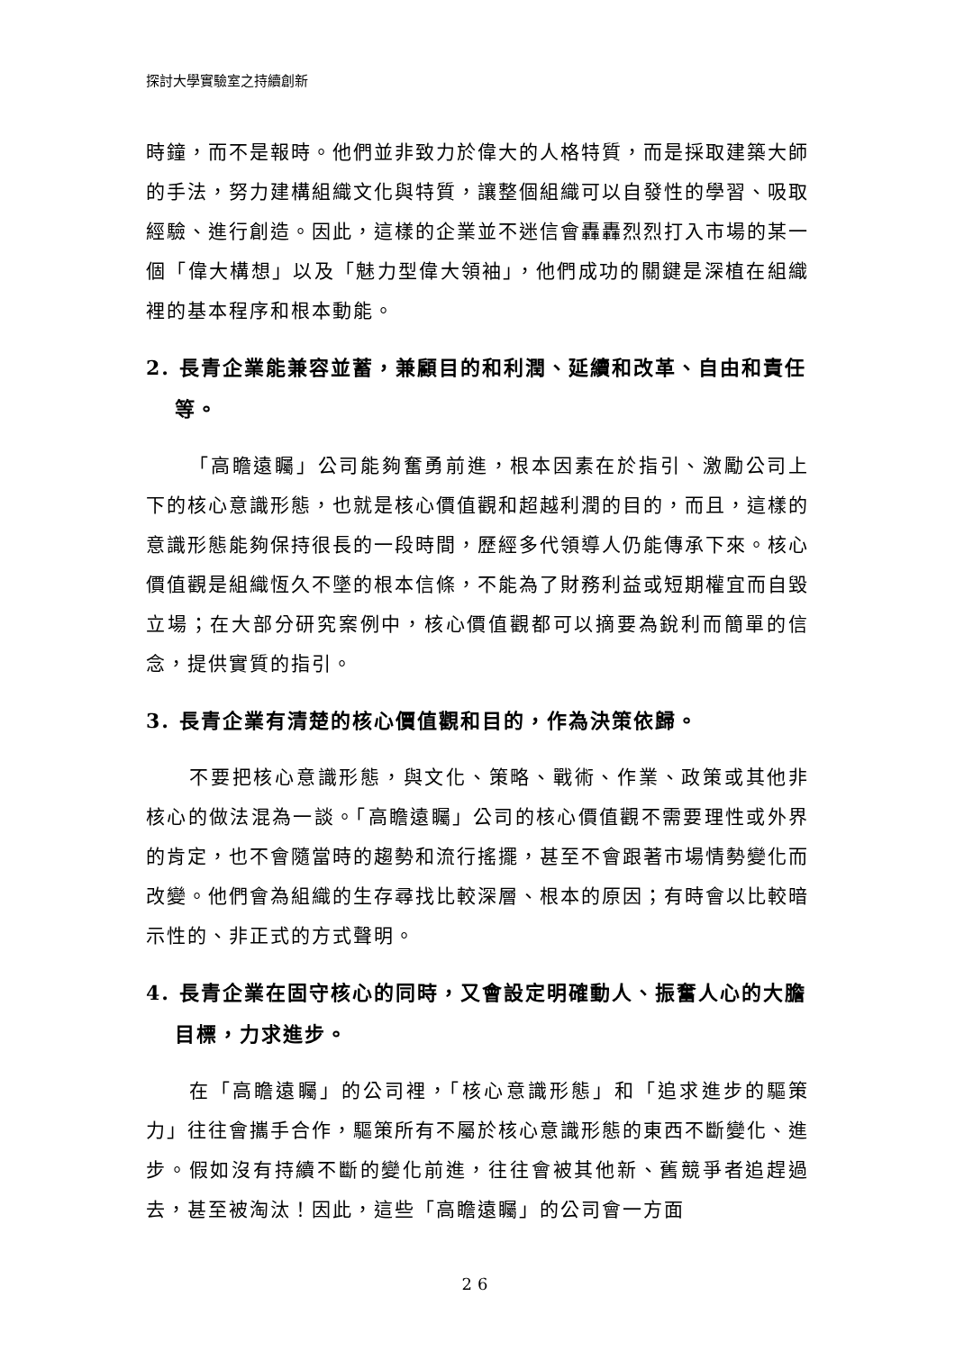探討大學實驗室之持續創新
時鐘，而不是報時。他們並非致力於偉大的人格特質，而是採取建築大師的手法，努力建構組織文化與特質，讓整個組織可以自發性的學習、吸取經驗、進行創造。因此，這樣的企業並不迷信會轟轟烈烈打入市場的某一個「偉大構想」以及「魅力型偉大領袖」，他們成功的關鍵是深植在組織裡的基本程序和根本動能。
2. 長青企業能兼容並蓄，兼顧目的和利潤、延續和改革、自由和責任等。
「高瞻遠矚」公司能夠奮勇前進，根本因素在於指引、激勵公司上下的核心意識形態，也就是核心價值觀和超越利潤的目的，而且，這樣的意識形態能夠保持很長的一段時間，歷經多代領導人仍能傳承下來。核心價值觀是組織恆久不墜的根本信條，不能為了財務利益或短期權宜而自毀立場；在大部分研究案例中，核心價值觀都可以摘要為銳利而簡單的信念，提供實質的指引。
3. 長青企業有清楚的核心價值觀和目的，作為決策依歸。
不要把核心意識形態，與文化、策略、戰術、作業、政策或其他非核心的做法混為一談。「高瞻遠矚」公司的核心價值觀不需要理性或外界的肯定，也不會隨當時的趨勢和流行搖擺，甚至不會跟著市場情勢變化而改變。他們會為組織的生存尋找比較深層、根本的原因；有時會以比較暗示性的、非正式的方式聲明。
4. 長青企業在固守核心的同時，又會設定明確動人、振奮人心的大膽目標，力求進步。
在「高瞻遠矚」的公司裡，「核心意識形態」和「追求進步的驅策力」往往會攜手合作，驅策所有不屬於核心意識形態的東西不斷變化、進步。假如沒有持續不斷的變化前進，往往會被其他新、舊競爭者追趕過去，甚至被淘汰！因此，這些「高瞻遠矚」的公司會一方面
26